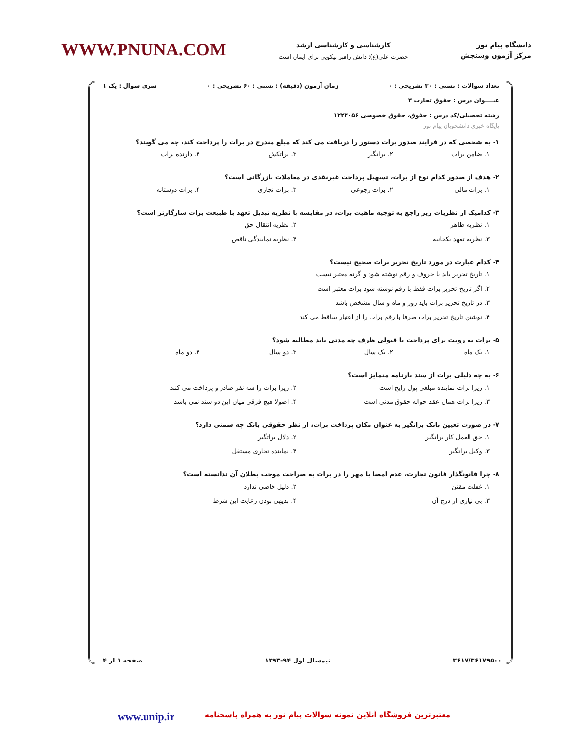دانشگاه پیام نور
مرکز آزمون وسنجش
کارشناسی و کارشناسی ارشد
حضرت علی(ع): دانش راهبر نیکویی برای ایمان است
WWW.PNUNA.COM
تعداد سوالات : تستی : ۳۰ تشریحی : ۰ زمان آزمون (دقیقه) : تستی : ۶۰ تشریحی : ۰ سری سوال : یک ۱
عنــــوان درس : حقوق تجارت ۳
رشته تحصیلی/کد درس : حقوق، حقوق خصوصی ۱۲۲۳۰۵۶
پایگاه خبری دانشجویان پیام نور
۱- به شخصی که در فرایند صدور برات دستور را دریافت می کند که مبلغ مندرج در برات را پرداخت کند، چه می گویند؟
۱. ضامن برات ۲. براتگیر ۳. براتکش ۴. دارنده برات
۲- هدف از صدور کدام نوع از برات، تسهیل پرداخت غیرنقدی در معاملات بازرگانی است؟
۱. برات مالی ۲. برات رجوعی ۳. برات تجاری ۴. برات دوستانه
۳- کدامیک از نظریات زیر راجع به توجیه ماهیت برات، در مقایسه با نظریه تبدیل تعهد با طبیعت برات سازگارتر است؟
۱. نظریه ظاهر ۲. نظریه انتقال حق ۳. نظریه تعهد یکجانبه ۴. نظریه نمایندگی ناقص
۴- کدام عبارت در مورد تاریخ تحریر برات صحیح نیست؟
۱. تاریخ تحریر باید با حروف و رقم نوشته شود و گرنه معتبر نیست ۲. اگر تاریخ تحریر برات فقط با رقم نوشته شود برات معتبر است ۳. در تاریخ تحریر برات باید روز و ماه و سال مشخص باشد ۴. نوشتن تاریخ تحریر برات صرفا با رقم برات را از اعتبار ساقط می کند
۵- برات به رویت برای پرداخت یا قبولی ظرف چه مدتی باید مطالبه شود؟
۱. یک ماه ۲. یک سال ۳. دو سال ۴. دو ماه
۶- به چه دلیلی برات از سند بارنامه متمایز است؟
۱. زیرا برات نماینده مبلغی پول رایج است ۲. زیرا برات را سه نفر صادر و پرداخت می کنند ۳. زیرا برات همان عقد حواله حقوق مدنی است ۴. اصولا هیچ فرقی میان این دو سند نمی باشد
۷- در صورت تعیین بانک براتگیر به عنوان مکان پرداخت برات، از نظر حقوقی بانک چه سمتی دارد؟
۱. حق العمل کار براتگیر ۲. دلال براتگیر ۳. وکیل براتگیر ۴. نماینده تجاری مستقل
۸- چرا قانونگذار قانون تجارت، عدم امضا یا مهر را در برات به صراحت موجب بطلان آن ندانسته است؟
۱. غفلت مقنن ۲. دلیل خاصی ندارد ۳. بی نیازی از درج آن ۴. بدیهی بودن رعایت این شرط
۳۶۱۷/۳۶۱۷۹۵۰۰ نیمسال اول ۹۴-۱۳۹۳ صفحه ۱ از ۴
معتبرترین فروشگاه آنلاین نمونه سوالات پیام نور به همراه پاسخنامه www.unip.ir